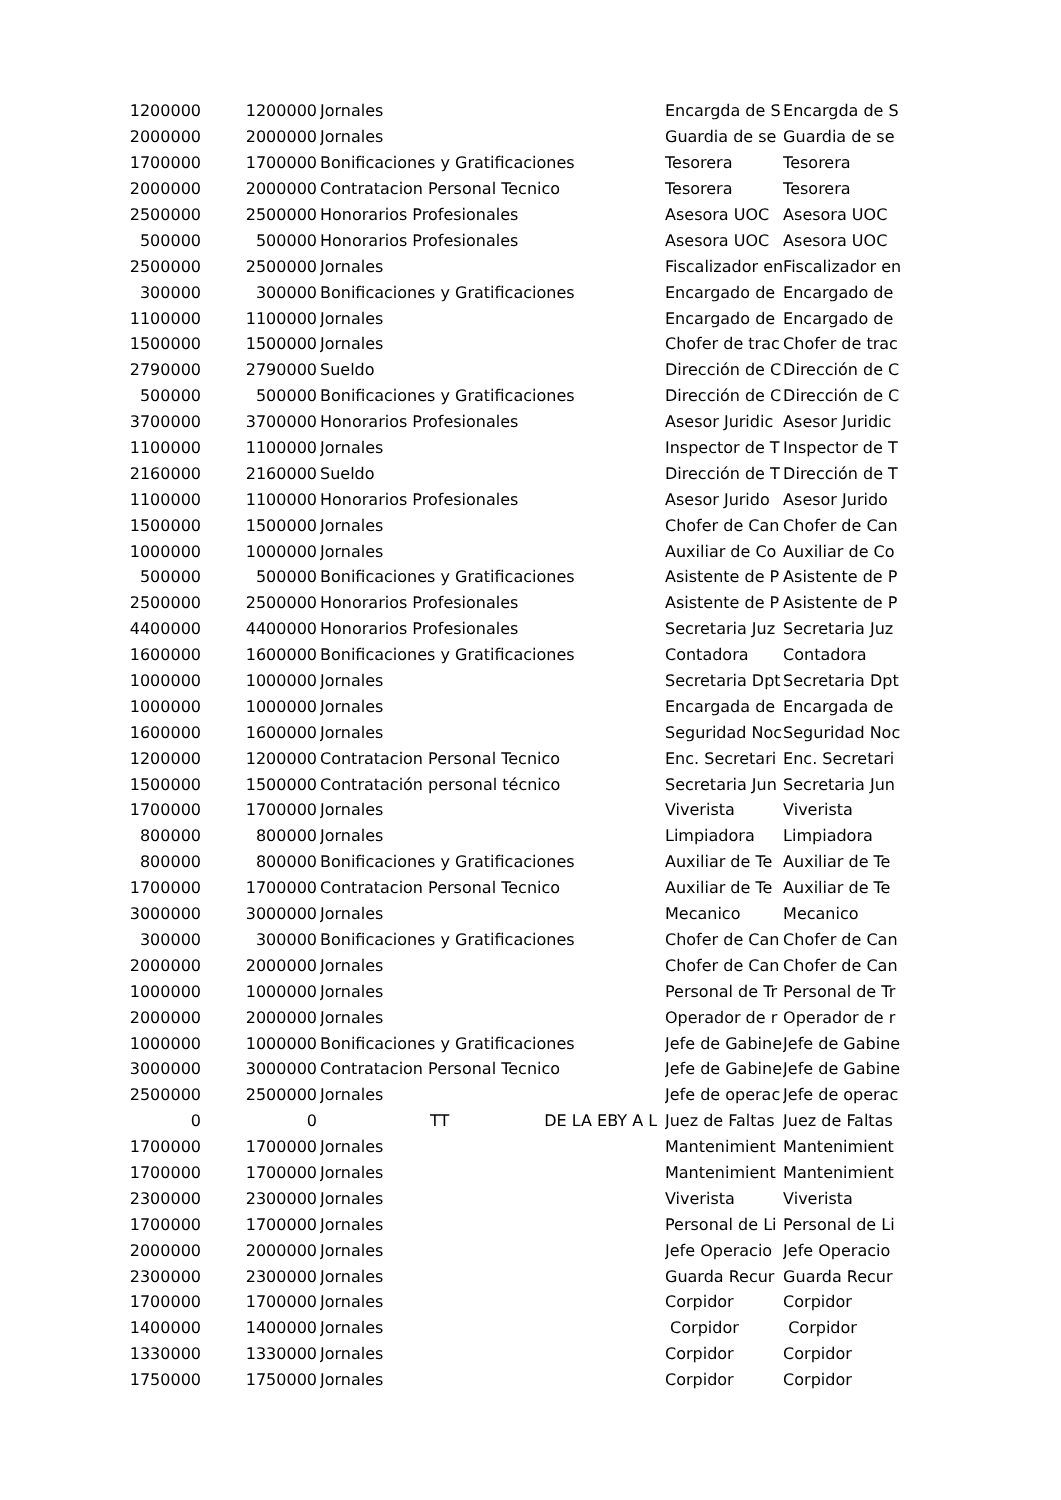| 1200000 | 1200000 | Jornales | Encargda de S | Encargda de S |
| 2000000 | 2000000 | Jornales | Guardia de se | Guardia de se |
| 1700000 | 1700000 | Bonificaciones y Gratificaciones | Tesorera | Tesorera |
| 2000000 | 2000000 | Contratacion Personal Tecnico | Tesorera | Tesorera |
| 2500000 | 2500000 | Honorarios Profesionales | Asesora UOC | Asesora UOC |
| 500000 | 500000 | Honorarios Profesionales | Asesora UOC | Asesora UOC |
| 2500000 | 2500000 | Jornales | Fiscalizador en | Fiscalizador en |
| 300000 | 300000 | Bonificaciones y Gratificaciones | Encargado de | Encargado de |
| 1100000 | 1100000 | Jornales | Encargado de | Encargado de |
| 1500000 | 1500000 | Jornales | Chofer de trac | Chofer de trac |
| 2790000 | 2790000 | Sueldo | Dirección de C | Dirección de C |
| 500000 | 500000 | Bonificaciones y Gratificaciones | Dirección de C | Dirección de C |
| 3700000 | 3700000 | Honorarios Profesionales | Asesor Juridic | Asesor Juridic |
| 1100000 | 1100000 | Jornales | Inspector de T | Inspector de T |
| 2160000 | 2160000 | Sueldo | Dirección de T | Dirección de T |
| 1100000 | 1100000 | Honorarios Profesionales | Asesor Jurido | Asesor Jurido |
| 1500000 | 1500000 | Jornales | Chofer de Can | Chofer de Can |
| 1000000 | 1000000 | Jornales | Auxiliar de Co | Auxiliar de Co |
| 500000 | 500000 | Bonificaciones y Gratificaciones | Asistente de P | Asistente de P |
| 2500000 | 2500000 | Honorarios Profesionales | Asistente de P | Asistente de P |
| 4400000 | 4400000 | Honorarios Profesionales | Secretaria Juz | Secretaria Juz |
| 1600000 | 1600000 | Bonificaciones y Gratificaciones | Contadora | Contadora |
| 1000000 | 1000000 | Jornales | Secretaria Dpt | Secretaria Dpt |
| 1000000 | 1000000 | Jornales | Encargada de | Encargada de |
| 1600000 | 1600000 | Jornales | Seguridad Noc | Seguridad Noc |
| 1200000 | 1200000 | Contratacion Personal Tecnico | Enc. Secretari | Enc. Secretari |
| 1500000 | 1500000 | Contratación personal técnico | Secretaria Jun | Secretaria Jun |
| 1700000 | 1700000 | Jornales | Viverista | Viverista |
| 800000 | 800000 | Jornales | Limpiadora | Limpiadora |
| 800000 | 800000 | Bonificaciones y Gratificaciones | Auxiliar de Te | Auxiliar de Te |
| 1700000 | 1700000 | Contratacion Personal Tecnico | Auxiliar de Te | Auxiliar de Te |
| 3000000 | 3000000 | Jornales | Mecanico | Mecanico |
| 300000 | 300000 | Bonificaciones y Gratificaciones | Chofer de Can | Chofer de Can |
| 2000000 | 2000000 | Jornales | Chofer de Can | Chofer de Can |
| 1000000 | 1000000 | Jornales | Personal de Tr | Personal de Tr |
| 2000000 | 2000000 | Jornales | Operador de r | Operador de r |
| 1000000 | 1000000 | Bonificaciones y Gratificaciones | Jefe de Gabine | Jefe de Gabine |
| 3000000 | 3000000 | Contratacion Personal Tecnico | Jefe de Gabine | Jefe de Gabine |
| 2500000 | 2500000 | Jornales | Jefe de operac | Jefe de operac |
| 0 | 0 | TT DE LA EBY A L | Juez de Faltas | Juez de Faltas |
| 1700000 | 1700000 | Jornales | Mantenimient | Mantenimient |
| 1700000 | 1700000 | Jornales | Mantenimient | Mantenimient |
| 2300000 | 2300000 | Jornales | Viverista | Viverista |
| 1700000 | 1700000 | Jornales | Personal de Li | Personal de Li |
| 2000000 | 2000000 | Jornales | Jefe Operacio | Jefe Operacio |
| 2300000 | 2300000 | Jornales | Guarda Recur | Guarda Recur |
| 1700000 | 1700000 | Jornales | Corpidor | Corpidor |
| 1400000 | 1400000 | Jornales | Corpidor | Corpidor |
| 1330000 | 1330000 | Jornales | Corpidor | Corpidor |
| 1750000 | 1750000 | Jornales | Corpidor | Corpidor |